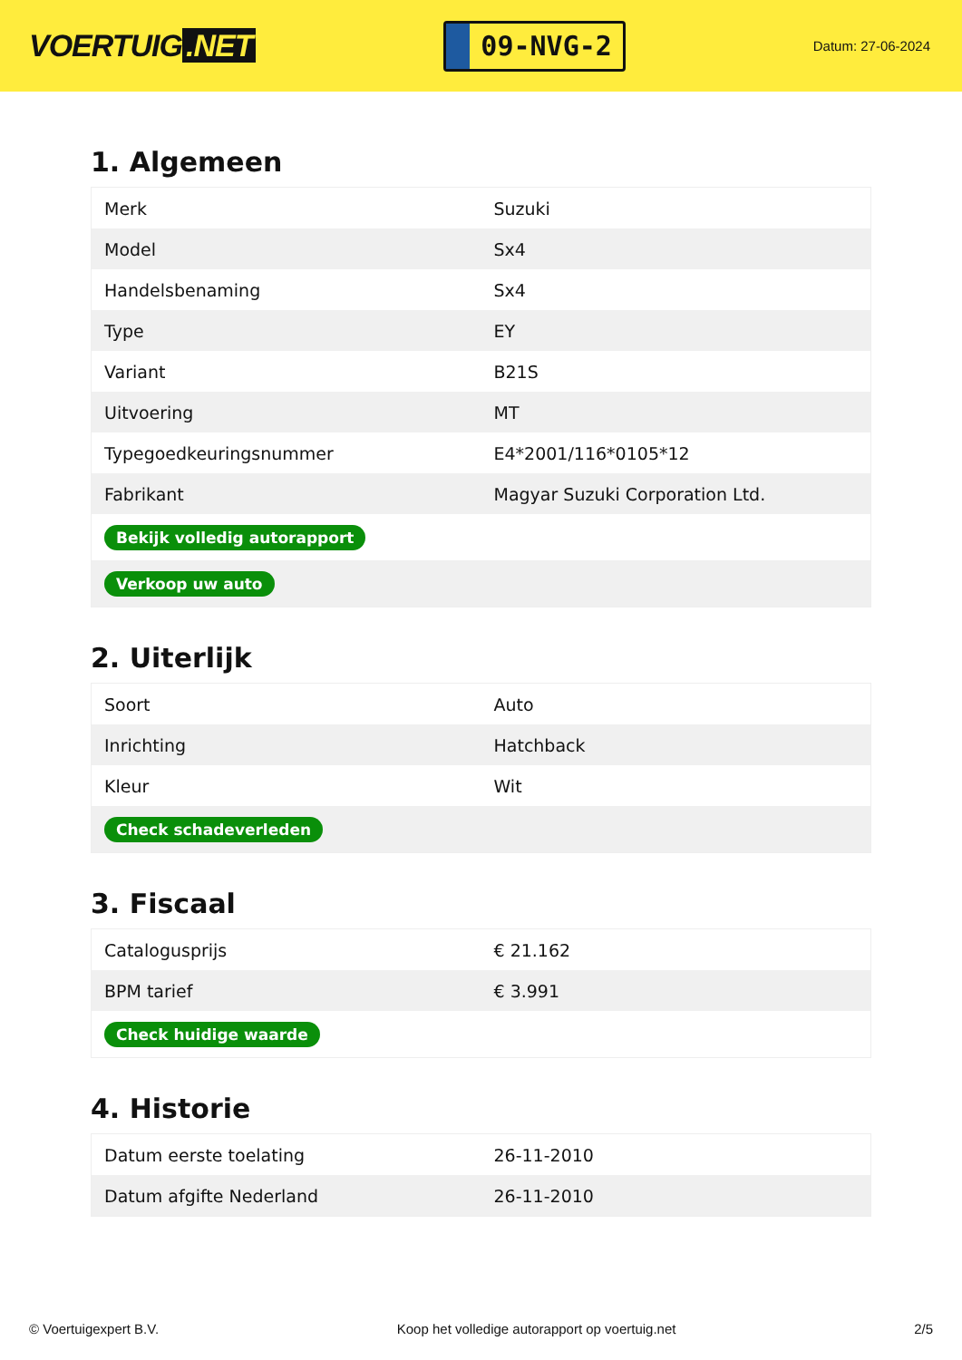VOERTUIG.NET
09-NVG-2
Datum: 27-06-2024
1. Algemeen
| Merk | Suzuki |
| Model | Sx4 |
| Handelsbenaming | Sx4 |
| Type | EY |
| Variant | B21S |
| Uitvoering | MT |
| Typegoedkeuringsnummer | E4*2001/116*0105*12 |
| Fabrikant | Magyar Suzuki Corporation Ltd. |
| Bekijk volledig autorapport | |
| Verkoop uw auto | |
2. Uiterlijk
| Soort | Auto |
| Inrichting | Hatchback |
| Kleur | Wit |
| Check schadeverleden | |
3. Fiscaal
| Catalogusprijs | € 21.162 |
| BPM tarief | € 3.991 |
| Check huidige waarde | |
4. Historie
| Datum eerste toelating | 26-11-2010 |
| Datum afgifte Nederland | 26-11-2010 |
© Voertuigexpert B.V. Koop het volledige autorapport op voertuig.net 2/5